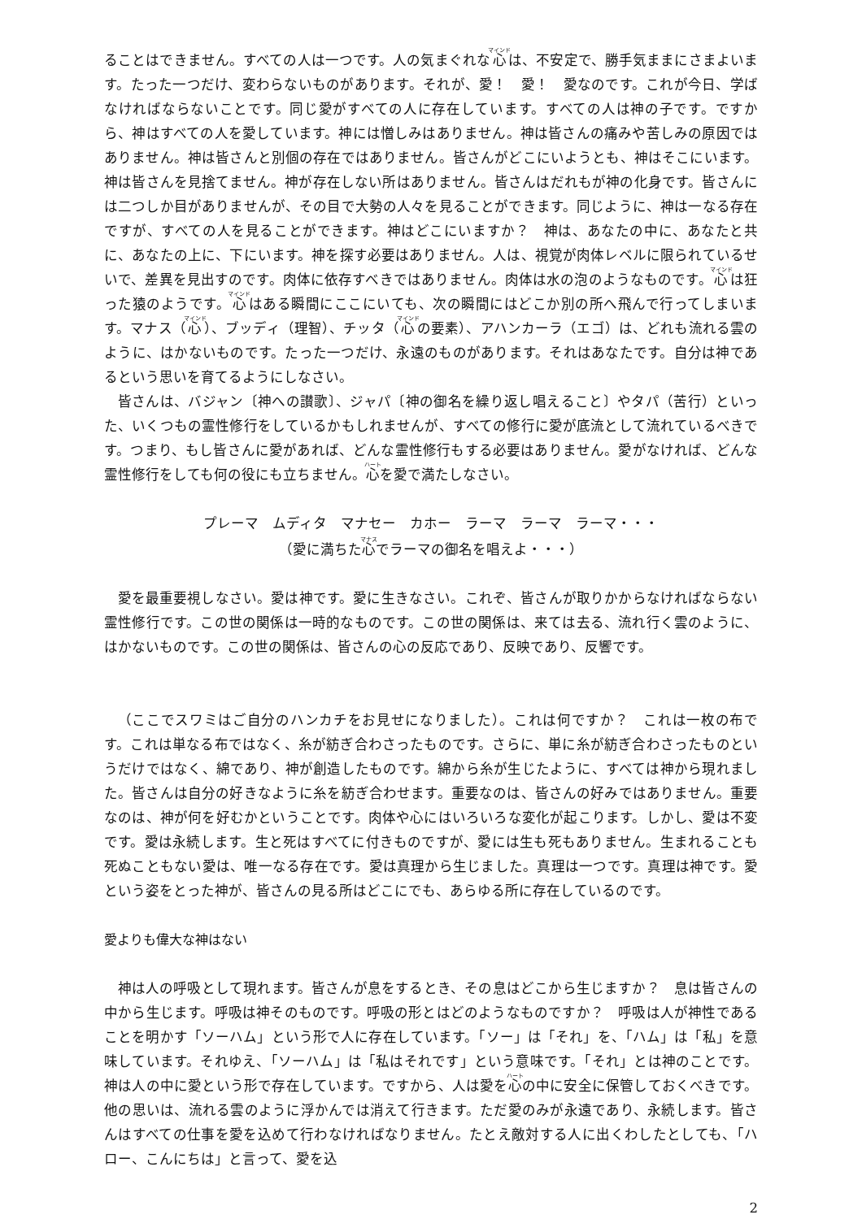ることはできません。すべての人は一つです。人の気まぐれな心は、不安定で、勝手気ままにさまよいます。たった一つだけ、変わらないものがあります。それが、愛！　愛！　愛なのです。これが今日、学ばなければならないことです。同じ愛がすべての人に存在しています。すべての人は神の子です。ですから、神はすべての人を愛しています。神には憎しみはありません。神は皆さんの痛みや苦しみの原因ではありません。神は皆さんと別個の存在ではありません。皆さんがどこにいようとも、神はそこにいます。神は皆さんを見捨てません。神が存在しない所はありません。皆さんはだれもが神の化身です。皆さんには二つしか目がありませんが、その目で大勢の人々を見ることができます。同じように、神は一なる存在ですが、すべての人を見ることができます。神はどこにいますか？　神は、あなたの中に、あなたと共に、あなたの上に、下にいます。神を探す必要はありません。人は、視覚が肉体レベルに限られているせいで、差異を見出すのです。肉体に依存すべきではありません。肉体は水の泡のようなものです。心は狂った猿のようです。心はある瞬間にここにいても、次の瞬間にはどこか別の所へ飛んで行ってしまいます。マナス（心）、ブッディ（理智）、チッタ（心の要素）、アハンカーラ（エゴ）は、どれも流れる雲のように、はかないものです。たった一つだけ、永遠のものがあります。それはあなたです。自分は神であるという思いを育てるようにしなさい。
皆さんは、バジャン〔神への讃歌〕、ジャパ〔神の御名を繰り返し唱えること〕やタパ（苦行）といった、いくつもの霊性修行をしているかもしれませんが、すべての修行に愛が底流として流れているべきです。つまり、もし皆さんに愛があれば、どんな霊性修行もする必要はありません。愛がなければ、どんな霊性修行をしても何の役にも立ちません。心を愛で満たしなさい。
プレーマ　ムディタ　マナセー　カホー　ラーマ　ラーマ　ラーマ・・・
（愛に満ちた心でラーマの御名を唱えよ・・・）
愛を最重要視しなさい。愛は神です。愛に生きなさい。これぞ、皆さんが取りかからなければならない霊性修行です。この世の関係は一時的なものです。この世の関係は、来ては去る、流れ行く雲のように、はかないものです。この世の関係は、皆さんの心の反応であり、反映であり、反響です。
（ここでスワミはご自分のハンカチをお見せになりました）。これは何ですか？　これは一枚の布です。これは単なる布ではなく、糸が紡ぎ合わさったものです。さらに、単に糸が紡ぎ合わさったものというだけではなく、綿であり、神が創造したものです。綿から糸が生じたように、すべては神から現れました。皆さんは自分の好きなように糸を紡ぎ合わせます。重要なのは、皆さんの好みではありません。重要なのは、神が何を好むかということです。肉体や心にはいろいろな変化が起こります。しかし、愛は不変です。愛は永続します。生と死はすべてに付きものですが、愛には生も死もありません。生まれることも死ぬこともない愛は、唯一なる存在です。愛は真理から生じました。真理は一つです。真理は神です。愛という姿をとった神が、皆さんの見る所はどこにでも、あらゆる所に存在しているのです。
愛よりも偉大な神はない
神は人の呼吸として現れます。皆さんが息をするとき、その息はどこから生じますか？　息は皆さんの中から生じます。呼吸は神そのものです。呼吸の形とはどのようなものですか？　呼吸は人が神性であることを明かす「ソーハム」という形で人に存在しています。「ソー」は「それ」を、「ハム」は「私」を意味しています。それゆえ、「ソーハム」は「私はそれです」という意味です。「それ」とは神のことです。神は人の中に愛という形で存在しています。ですから、人は愛を心の中に安全に保管しておくべきです。他の思いは、流れる雲のように浮かんでは消えて行きます。ただ愛のみが永遠であり、永続します。皆さんはすべての仕事を愛を込めて行わなければなりません。たとえ敵対する人に出くわしたとしても、「ハロー、こんにちは」と言って、愛を込
2